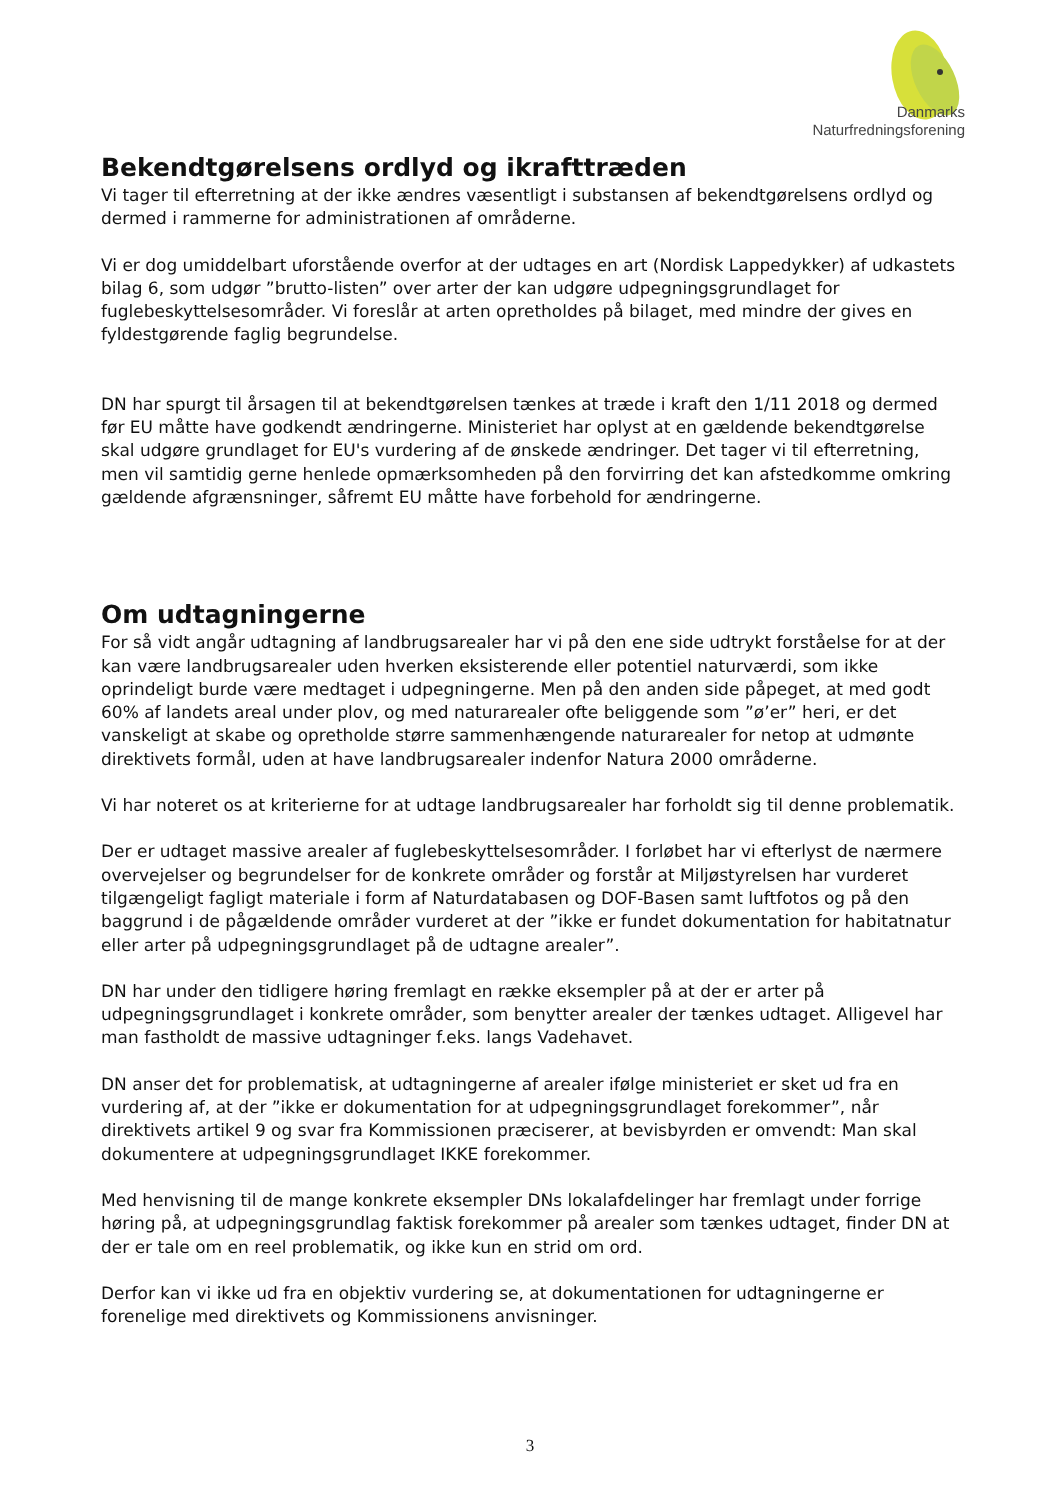Danmarks
Naturfredningsforening
Bekendtgørelsens ordlyd og ikrafttræden
Vi tager til efterretning at der ikke ændres væsentligt i substansen af bekendtgørelsens ordlyd og dermed i rammerne for administrationen af områderne.
Vi er dog umiddelbart uforstående overfor at der udtages en art (Nordisk Lappedykker) af udkastets bilag 6, som udgør ”brutto-listen” over arter der kan udgøre udpegningsgrundlaget for fuglebeskyttelsesområder. Vi foreslår at arten opretholdes på bilaget, med mindre der gives en fyldestgørende faglig begrundelse.
DN har spurgt til årsagen til at bekendtgørelsen tænkes at træde i kraft den 1/11 2018 og dermed før EU måtte have godkendt ændringerne. Ministeriet har oplyst at en gældende bekendtgørelse skal udgøre grundlaget for EU's vurdering af de ønskede ændringer. Det tager vi til efterretning, men vil samtidig gerne henlede opmærksomheden på den forvirring det kan afstedkomme omkring gældende afgrænsninger, såfremt EU måtte have forbehold for ændringerne.
Om udtagningerne
For så vidt angår udtagning af landbrugsarealer har vi på den ene side udtrykt forståelse for at der kan være landbrugsarealer uden hverken eksisterende eller potentiel naturværdi, som ikke oprindeligt burde være medtaget i udpegningerne. Men på den anden side påpeget, at med godt 60% af landets areal under plov, og med naturarealer ofte beliggende som ”ø’er” heri, er det vanskeligt at skabe og opretholde større sammenhængende naturarealer for netop at udmønte direktivets formål, uden at have landbrugsarealer indenfor Natura 2000 områderne.
Vi har noteret os at kriterierne for at udtage landbrugsarealer har forholdt sig til denne problematik.
Der er udtaget massive arealer af fuglebeskyttelsesområder. I forløbet har vi efterlyst de nærmere overvejelser og begrundelser for de konkrete områder og forstår at Miljøstyrelsen har vurderet tilgængeligt fagligt materiale i form af Naturdatabasen og DOF-Basen samt luftfotos og på den baggrund i de pågældende områder vurderet at der ”ikke er fundet dokumentation for habitatnatur eller arter på udpegningsgrundlaget på de udtagne arealer”.
DN har under den tidligere høring fremlagt en række eksempler på at der er arter på udpegningsgrundlaget i konkrete områder, som benytter arealer der tænkes udtaget. Alligevel har man fastholdt de massive udtagninger f.eks. langs Vadehavet.
DN anser det for problematisk, at udtagningerne af arealer ifølge ministeriet er sket ud fra en vurdering af, at der ”ikke er dokumentation for at udpegningsgrundlaget forekommer”, når direktivets artikel 9 og svar fra Kommissionen præciserer, at bevisbyrden er omvendt: Man skal dokumentere at udpegningsgrundlaget IKKE forekommer.
Med henvisning til de mange konkrete eksempler DNs lokalafdelinger har fremlagt under forrige høring på, at udpegningsgrundlag faktisk forekommer på arealer som tænkes udtaget, finder DN at der er tale om en reel problematik, og ikke kun en strid om ord.
Derfor kan vi ikke ud fra en objektiv vurdering se, at dokumentationen for udtagningerne er forenelige med direktivets og Kommissionens anvisninger.
3